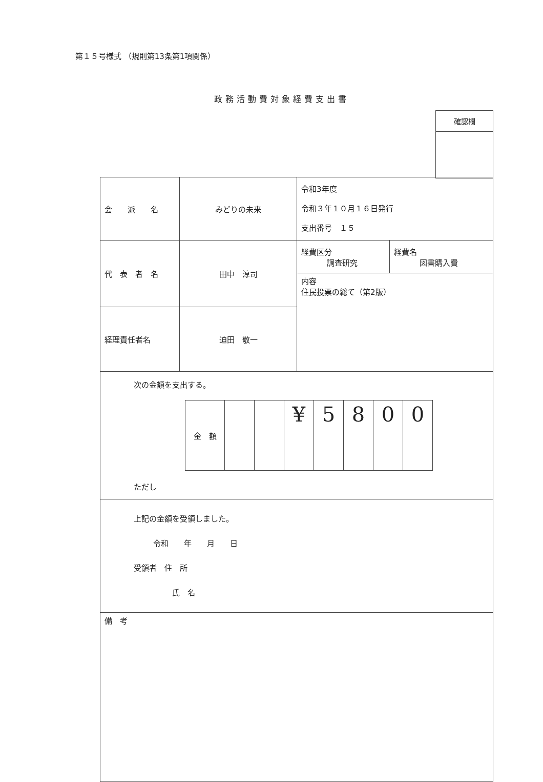第１５号様式 （規則第13条第1項関係）
政務活動費対象経費支出書
| 確認欄 |
| 会 派 名 | みどりの未来 | 令和3年度 令和３年１０月１６日発行 支出番号 １５ | |
| 代 表 者 名 | 田中 淳司 | 経費区分 調査研究 | 経費名 図書購入費 |
| | | 内容 住民投票の総て（第2版） | |
| 経理責任者名 | 迫田 敬一 | | |
| 次の金額を支出する。 / 金 額 / / / ¥ / 5 / 8 / 0 / 0 / ただし | | | |
| 上記の金額を受領しました。 令和 年 月 日 受領者 住 所 氏 名 | | | |
| 備 考 | | | |